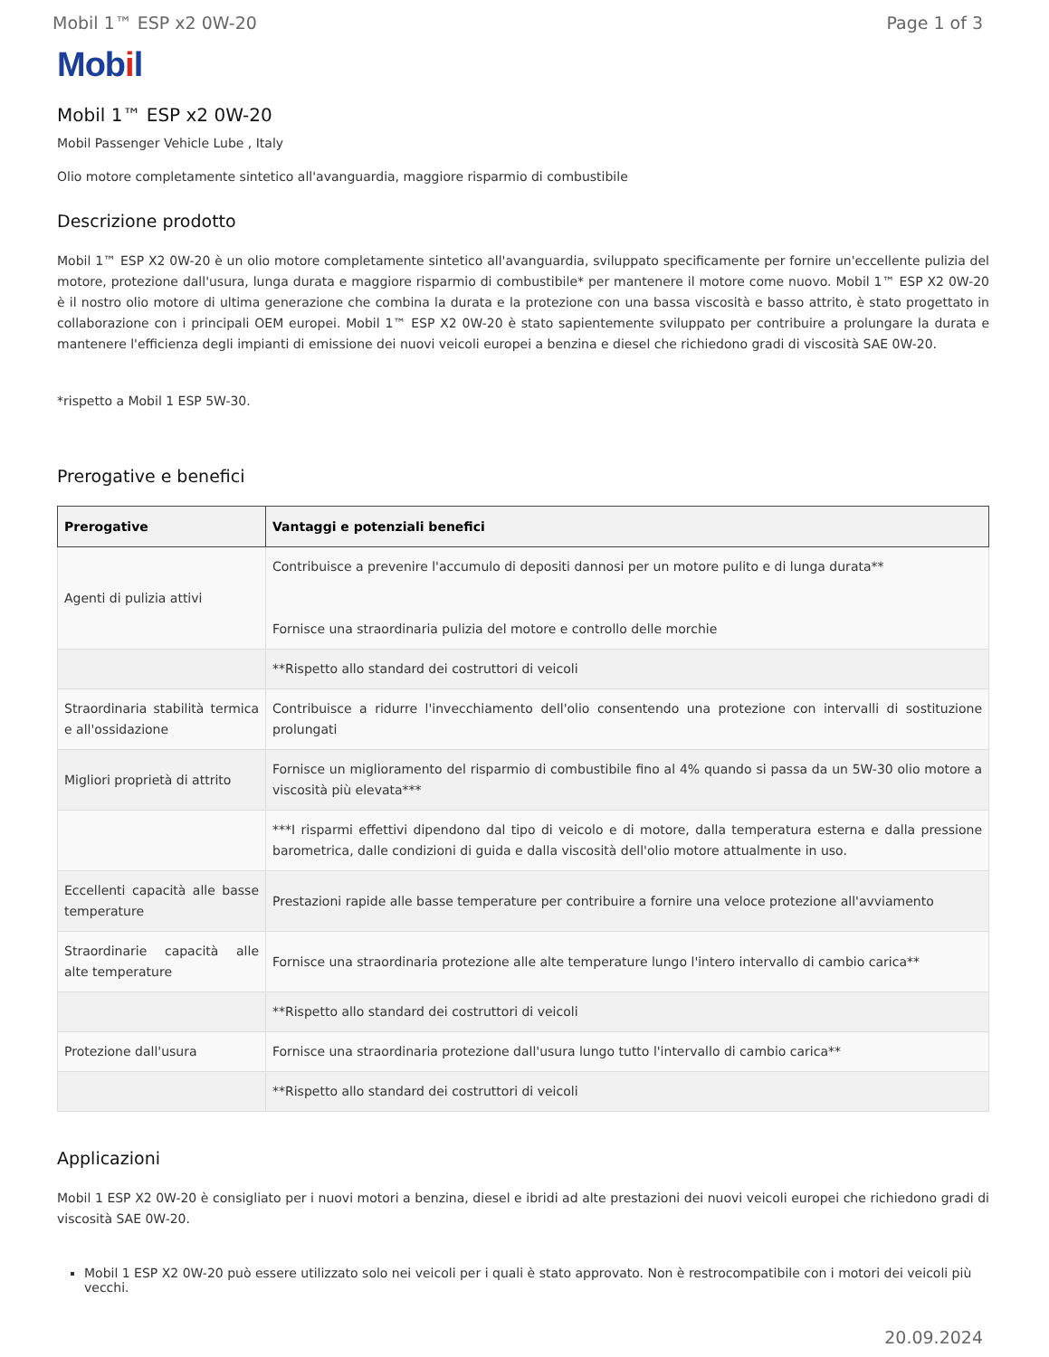Mobil 1™ ESP x2 0W-20 Page 1 of 3
Mobil
Mobil 1™ ESP x2 0W-20
Mobil Passenger Vehicle Lube , Italy
Olio motore completamente sintetico all'avanguardia, maggiore risparmio di combustibile
Descrizione prodotto
Mobil 1™ ESP X2 0W-20 è un olio motore completamente sintetico all'avanguardia, sviluppato specificamente per fornire un'eccellente pulizia del motore, protezione dall'usura, lunga durata e maggiore risparmio di combustibile* per mantenere il motore come nuovo. Mobil 1™ ESP X2 0W-20 è il nostro olio motore di ultima generazione che combina la durata e la protezione con una bassa viscosità e basso attrito, è stato progettato in collaborazione con i principali OEM europei. Mobil 1™ ESP X2 0W-20 è stato sapientemente sviluppato per contribuire a prolungare la durata e mantenere l'efficienza degli impianti di emissione dei nuovi veicoli europei a benzina e diesel che richiedono gradi di viscosità SAE 0W-20.
*rispetto a Mobil 1 ESP 5W-30.
Prerogative e benefici
| Prerogative | Vantaggi e potenziali benefici |
| --- | --- |
| Agenti di pulizia attivi | Contribuisce a prevenire l'accumulo di depositi dannosi per un motore pulito e di lunga durata** Fornisce una straordinaria pulizia del motore e controllo delle morchie |
| | **Rispetto allo standard dei costruttori di veicoli |
| Straordinaria stabilità termica e all'ossidazione | Contribuisce a ridurre l'invecchiamento dell'olio consentendo una protezione con intervalli di sostituzione prolungati |
| Migliori proprietà di attrito | Fornisce un miglioramento del risparmio di combustibile fino al 4% quando si passa da un 5W-30 olio motore a viscosità più elevata*** |
| | ***I risparmi effettivi dipendono dal tipo di veicolo e di motore, dalla temperatura esterna e dalla pressione barometrica, dalle condizioni di guida e dalla viscosità dell'olio motore attualmente in uso. |
| Eccellenti capacità alle basse temperature | Prestazioni rapide alle basse temperature per contribuire a fornire una veloce protezione all'avviamento |
| Straordinarie capacità alle alte temperature | Fornisce una straordinaria protezione alle alte temperature lungo l'intero intervallo di cambio carica** |
| | **Rispetto allo standard dei costruttori di veicoli |
| Protezione dall'usura | Fornisce una straordinaria protezione dall'usura lungo tutto l'intervallo di cambio carica** |
| | **Rispetto allo standard dei costruttori di veicoli |
Applicazioni
Mobil 1 ESP X2 0W-20 è consigliato per i nuovi motori a benzina, diesel e ibridi ad alte prestazioni dei nuovi veicoli europei che richiedono gradi di viscosità SAE 0W-20.
Mobil 1 ESP X2 0W-20 può essere utilizzato solo nei veicoli per i quali è stato approvato. Non è restrocompatibile con i motori dei veicoli più vecchi.
20.09.2024